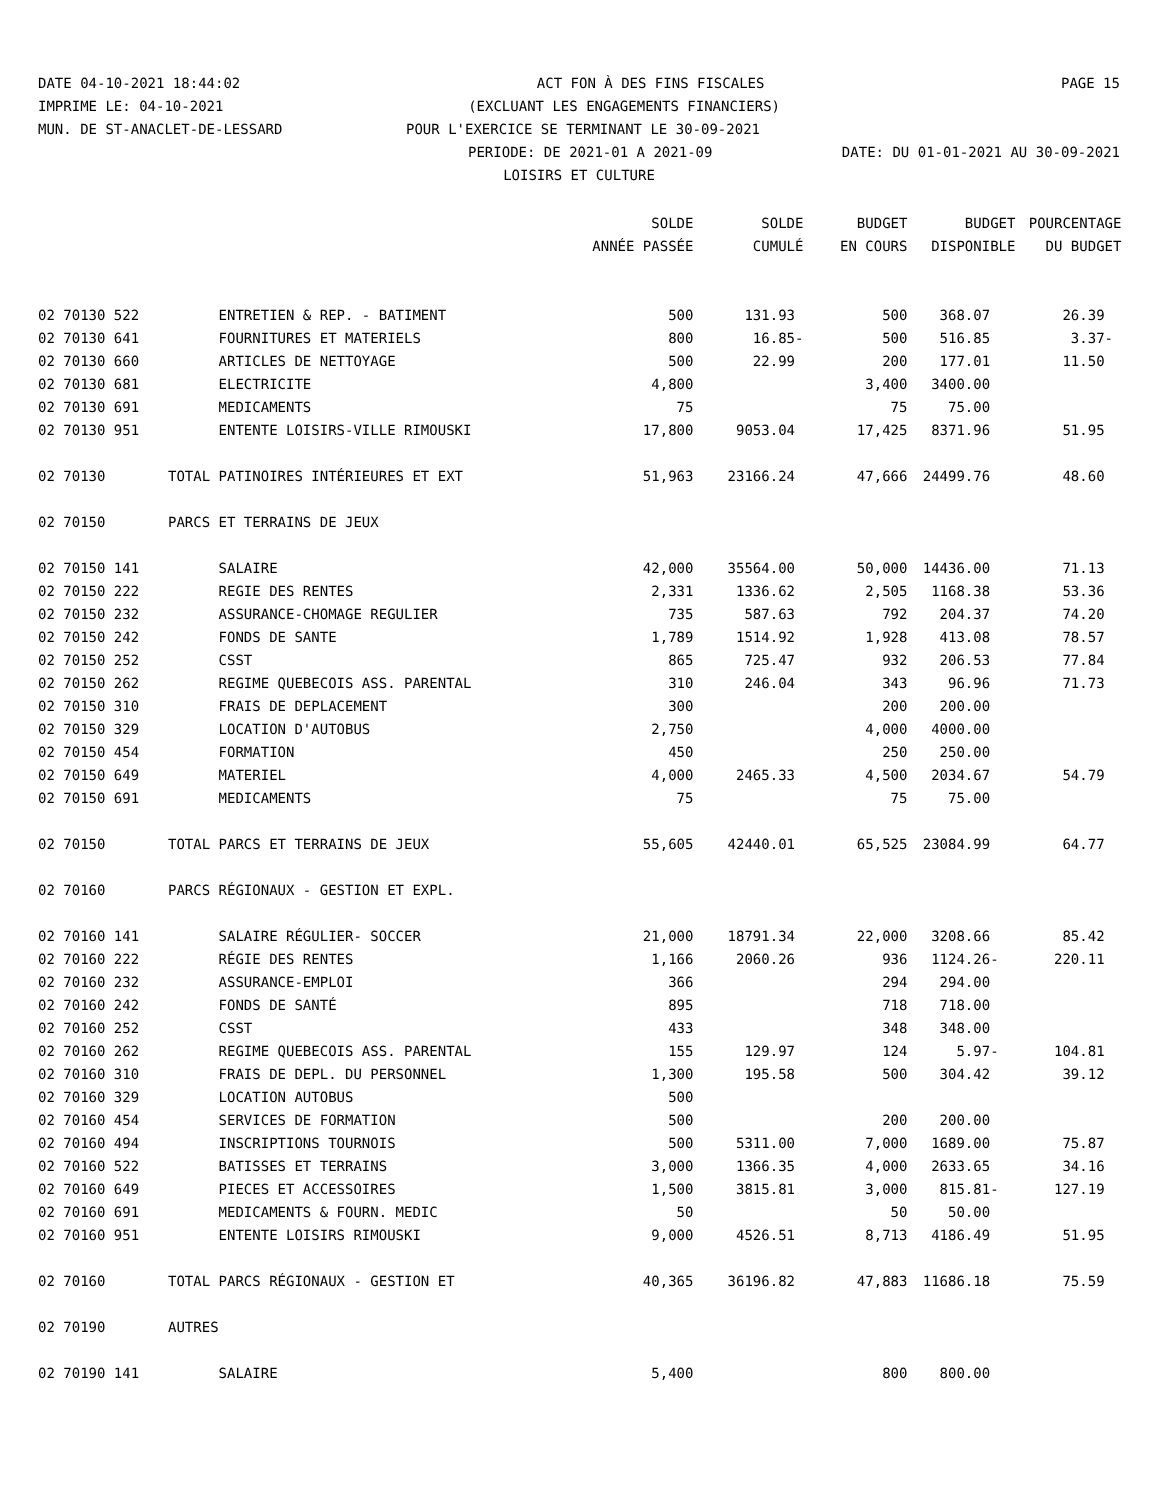DATE 04-10-2021 18:44:02 ACT FON À DES FINS FISCALES PAGE 15
IMPRIME LE: 04-10-2021 (EXCLUANT LES ENGAGEMENTS FINANCIERS)
MUN. DE ST-ANACLET-DE-LESSARD POUR L'EXERCICE SE TERMINANT LE 30-09-2021
PERIODE: DE 2021-01 A 2021-09 DATE: DU 01-01-2021 AU 30-09-2021
LOISIRS ET CULTURE
| | | SOLDE | SOLDE | BUDGET | BUDGET | POURCENTAGE |
| --- | --- | --- | --- | --- | --- | --- |
| | | ANNÉE PASSÉE | CUMULÉ | EN COURS | DISPONIBLE | DU BUDGET |
| 02 70130 522 | ENTRETIEN & REP. - BATIMENT | 500 | 131.93 | 500 | 368.07 | 26.39 |
| 02 70130 641 | FOURNITURES ET MATERIELS | 800 | 16.85- | 500 | 516.85 | 3.37- |
| 02 70130 660 | ARTICLES DE NETTOYAGE | 500 | 22.99 | 200 | 177.01 | 11.50 |
| 02 70130 681 | ELECTRICITE | 4,800 | | 3,400 | 3400.00 | |
| 02 70130 691 | MEDICAMENTS | 75 | | 75 | 75.00 | |
| 02 70130 951 | ENTENTE LOISIRS-VILLE RIMOUSKI | 17,800 | 9053.04 | 17,425 | 8371.96 | 51.95 |
| 02 70130 | TOTAL PATINOIRES INTÉRIEURES ET EXT | 51,963 | 23166.24 | 47,666 | 24499.76 | 48.60 |
| 02 70150 | PARCS ET TERRAINS DE JEUX | | | | | |
| 02 70150 141 | SALAIRE | 42,000 | 35564.00 | 50,000 | 14436.00 | 71.13 |
| 02 70150 222 | REGIE DES RENTES | 2,331 | 1336.62 | 2,505 | 1168.38 | 53.36 |
| 02 70150 232 | ASSURANCE-CHOMAGE REGULIER | 735 | 587.63 | 792 | 204.37 | 74.20 |
| 02 70150 242 | FONDS DE SANTE | 1,789 | 1514.92 | 1,928 | 413.08 | 78.57 |
| 02 70150 252 | CSST | 865 | 725.47 | 932 | 206.53 | 77.84 |
| 02 70150 262 | REGIME QUEBECOIS ASS. PARENTAL | 310 | 246.04 | 343 | 96.96 | 71.73 |
| 02 70150 310 | FRAIS DE DEPLACEMENT | 300 | | 200 | 200.00 | |
| 02 70150 329 | LOCATION D'AUTOBUS | 2,750 | | 4,000 | 4000.00 | |
| 02 70150 454 | FORMATION | 450 | | 250 | 250.00 | |
| 02 70150 649 | MATERIEL | 4,000 | 2465.33 | 4,500 | 2034.67 | 54.79 |
| 02 70150 691 | MEDICAMENTS | 75 | | 75 | 75.00 | |
| 02 70150 | TOTAL PARCS ET TERRAINS DE JEUX | 55,605 | 42440.01 | 65,525 | 23084.99 | 64.77 |
| 02 70160 | PARCS RÉGIONAUX - GESTION ET EXPL. | | | | | |
| 02 70160 141 | SALAIRE RÉGULIER- SOCCER | 21,000 | 18791.34 | 22,000 | 3208.66 | 85.42 |
| 02 70160 222 | RÉGIE DES RENTES | 1,166 | 2060.26 | 936 | 1124.26- | 220.11 |
| 02 70160 232 | ASSURANCE-EMPLOI | 366 | | 294 | 294.00 | |
| 02 70160 242 | FONDS DE SANTÉ | 895 | | 718 | 718.00 | |
| 02 70160 252 | CSST | 433 | | 348 | 348.00 | |
| 02 70160 262 | REGIME QUEBECOIS ASS. PARENTAL | 155 | 129.97 | 124 | 5.97- | 104.81 |
| 02 70160 310 | FRAIS DE DEPL. DU PERSONNEL | 1,300 | 195.58 | 500 | 304.42 | 39.12 |
| 02 70160 329 | LOCATION AUTOBUS | 500 | | | | |
| 02 70160 454 | SERVICES DE FORMATION | 500 | | 200 | 200.00 | |
| 02 70160 494 | INSCRIPTIONS TOURNOIS | 500 | 5311.00 | 7,000 | 1689.00 | 75.87 |
| 02 70160 522 | BATISSES ET TERRAINS | 3,000 | 1366.35 | 4,000 | 2633.65 | 34.16 |
| 02 70160 649 | PIECES ET ACCESSOIRES | 1,500 | 3815.81 | 3,000 | 815.81- | 127.19 |
| 02 70160 691 | MEDICAMENTS & FOURN. MEDIC | 50 | | 50 | 50.00 | |
| 02 70160 951 | ENTENTE LOISIRS RIMOUSKI | 9,000 | 4526.51 | 8,713 | 4186.49 | 51.95 |
| 02 70160 | TOTAL PARCS RÉGIONAUX - GESTION ET | 40,365 | 36196.82 | 47,883 | 11686.18 | 75.59 |
| 02 70190 | AUTRES | | | | | |
| 02 70190 141 | SALAIRE | 5,400 | | 800 | 800.00 | |